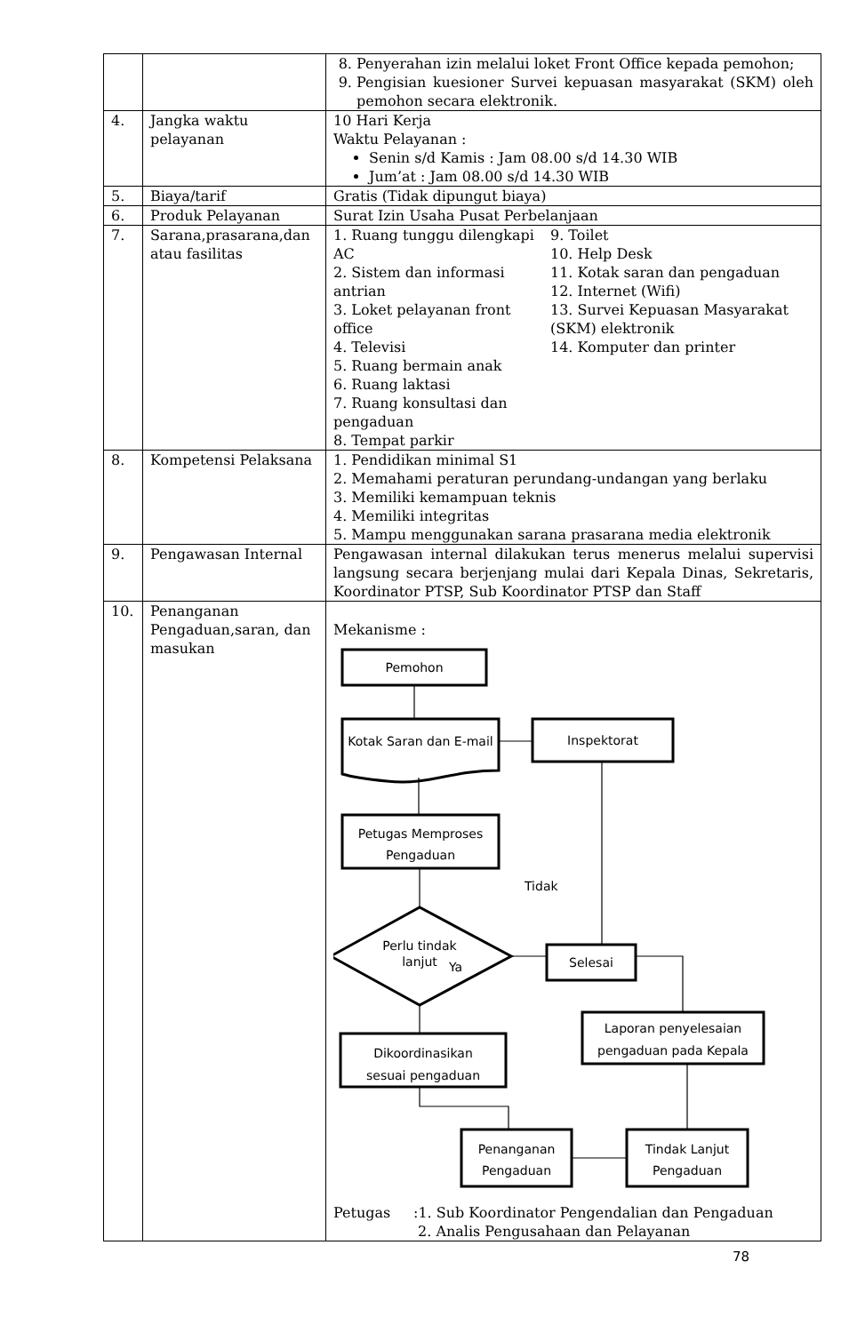| | | 8. Penyerahan izin melalui loket Front Office kepada pemohon; 9. Pengisian kuesioner Survei kepuasan masyarakat (SKM) oleh pemohon secara elektronik. |
| 4. | Jangka waktu pelayanan | 10 Hari Kerja Waktu Pelayanan : Senin s/d Kamis : Jam 08.00 s/d 14.30 WIB Jum’at : Jam 08.00 s/d 14.30 WIB |
| 5. | Biaya/tarif | Gratis (Tidak dipungut biaya) |
| 6. | Produk Pelayanan | Surat Izin Usaha Pusat Perbelanjaan |
| 7. | Sarana,prasarana,dan atau fasilitas | 1. Ruang tunggu dilengkapi AC 2. Sistem dan informasi antrian 3. Loket pelayanan front office 4. Televisi 5. Ruang bermain anak 6. Ruang laktasi 7. Ruang konsultasi dan pengaduan 8. Tempat parkir 9. Toilet 10. Help Desk 11. Kotak saran dan pengaduan 12. Internet (Wifi) 13. Survei Kepuasan Masyarakat (SKM) elektronik 14. Komputer dan printer |
| 8. | Kompetensi Pelaksana | 1. Pendidikan minimal S1 2. Memahami peraturan perundang-undangan yang berlaku 3. Memiliki kemampuan teknis 4. Memiliki integritas 5. Mampu menggunakan sarana prasarana media elektronik |
| 9. | Pengawasan Internal | Pengawasan internal dilakukan terus menerus melalui supervisi langsung secara berjenjang mulai dari Kepala Dinas, Sekretaris, Koordinator PTSP, Sub Koordinator PTSP dan Staff |
| 10. | Penanganan Pengaduan,saran, dan masukan | Mekanisme : Pemohon Kotak Saran dan E-mail Inspektorat Petugas Memproses Pengaduan Tidak Perlu tindak lanjut Ya Selesai Laporan penyelesaian pengaduan pada Kepala Dikoordinasikan sesuai pengaduan Penanganan Pengaduan Tindak Lanjut Pengaduan Petugas :1. Sub Koordinator Pengendalian dan Pengaduan 2. Analis Pengusahaan dan Pelayanan |
78